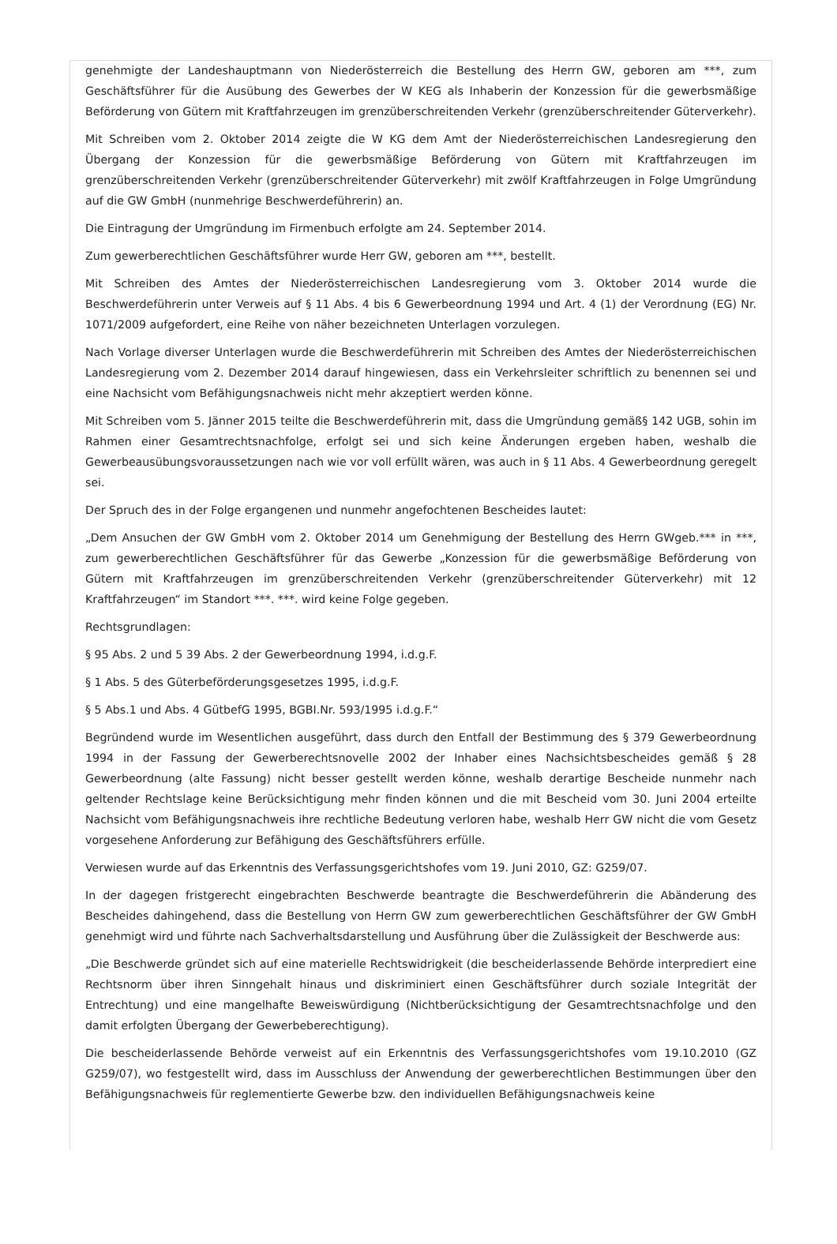genehmigte der Landeshauptmann von Niederösterreich die Bestellung des Herrn GW, geboren am ***, zum Geschäftsführer für die Ausübung des Gewerbes der W KEG als Inhaberin der Konzession für die gewerbsmäßige Beförderung von Gütern mit Kraftfahrzeugen im grenzüberschreitenden Verkehr (grenzüberschreitender Güterverkehr).
Mit Schreiben vom 2. Oktober 2014 zeigte die W KG dem Amt der Niederösterreichischen Landesregierung den Übergang der Konzession für die gewerbsmäßige Beförderung von Gütern mit Kraftfahrzeugen im grenzüberschreitenden Verkehr (grenzüberschreitender Güterverkehr) mit zwölf Kraftfahrzeugen in Folge Umgründung auf die GW GmbH (nunmehrige Beschwerdeführerin) an.
Die Eintragung der Umgründung im Firmenbuch erfolgte am 24. September 2014.
Zum gewerberechtlichen Geschäftsführer wurde Herr GW, geboren am ***, bestellt.
Mit Schreiben des Amtes der Niederösterreichischen Landesregierung vom 3. Oktober 2014 wurde die Beschwerdeführerin unter Verweis auf § 11 Abs. 4 bis 6 Gewerbeordnung 1994 und Art. 4 (1) der Verordnung (EG) Nr. 1071/2009 aufgefordert, eine Reihe von näher bezeichneten Unterlagen vorzulegen.
Nach Vorlage diverser Unterlagen wurde die Beschwerdeführerin mit Schreiben des Amtes der Niederösterreichischen Landesregierung vom 2. Dezember 2014 darauf hingewiesen, dass ein Verkehrsleiter schriftlich zu benennen sei und eine Nachsicht vom Befähigungsnachweis nicht mehr akzeptiert werden könne.
Mit Schreiben vom 5. Jänner 2015 teilte die Beschwerdeführerin mit, dass die Umgründung gemäß§ 142 UGB, sohin im Rahmen einer Gesamtrechtsnachfolge, erfolgt sei und sich keine Änderungen ergeben haben, weshalb die Gewerbeausübungsvoraussetzungen nach wie vor voll erfüllt wären, was auch in § 11 Abs. 4 Gewerbeordnung geregelt sei.
Der Spruch des in der Folge ergangenen und nunmehr angefochtenen Bescheides lautet:
„Dem Ansuchen der GW GmbH vom 2. Oktober 2014 um Genehmigung der Bestellung des Herrn GWgeb.*** in ***, zum gewerberechtlichen Geschäftsführer für das Gewerbe „Konzession für die gewerbsmäßige Beförderung von Gütern mit Kraftfahrzeugen im grenzüberschreitenden Verkehr (grenzüberschreitender Güterverkehr) mit 12 Kraftfahrzeugen“ im Standort ***. ***. wird keine Folge gegeben.
Rechtsgrundlagen:
§ 95 Abs. 2 und 5 39 Abs. 2 der Gewerbeordnung 1994, i.d.g.F.
§ 1 Abs. 5 des Güterbeförderungsgesetzes 1995, i.d.g.F.
§ 5 Abs.1 und Abs. 4 GütbefG 1995, BGBI.Nr. 593/1995 i.d.g.F.“
Begründend wurde im Wesentlichen ausgeführt, dass durch den Entfall der Bestimmung des § 379 Gewerbeordnung 1994 in der Fassung der Gewerberechtsnovelle 2002 der Inhaber eines Nachsichtsbescheides gemäß § 28 Gewerbeordnung (alte Fassung) nicht besser gestellt werden könne, weshalb derartige Bescheide nunmehr nach geltender Rechtslage keine Berücksichtigung mehr finden können und die mit Bescheid vom 30. Juni 2004 erteilte Nachsicht vom Befähigungsnachweis ihre rechtliche Bedeutung verloren habe, weshalb Herr GW nicht die vom Gesetz vorgesehene Anforderung zur Befähigung des Geschäftsführers erfülle.
Verwiesen wurde auf das Erkenntnis des Verfassungsgerichtshofes vom 19. Juni 2010, GZ: G259/07.
In der dagegen fristgerecht eingebrachten Beschwerde beantragte die Beschwerdeführerin die Abänderung des Bescheides dahingehend, dass die Bestellung von Herrn GW zum gewerberechtlichen Geschäftsführer der GW GmbH genehmigt wird und führte nach Sachverhaltsdarstellung und Ausführung über die Zulässigkeit der Beschwerde aus:
„Die Beschwerde gründet sich auf eine materielle Rechtswidrigkeit (die bescheiderlassende Behörde interprediert eine Rechtsnorm über ihren Sinngehalt hinaus und diskriminiert einen Geschäftsführer durch soziale Integrität der Entrechtung) und eine mangelhafte Beweiswürdigung (Nichtberücksichtigung der Gesamtrechtsnachfolge und den damit erfolgten Übergang der Gewerbeberechtigung).
Die bescheiderlassende Behörde verweist auf ein Erkenntnis des Verfassungsgerichtshofes vom 19.10.2010 (GZ G259/07), wo festgestellt wird, dass im Ausschluss der Anwendung der gewerberechtlichen Bestimmungen über den Befähigungsnachweis für reglementierte Gewerbe bzw. den individuellen Befähigungsnachweis keine